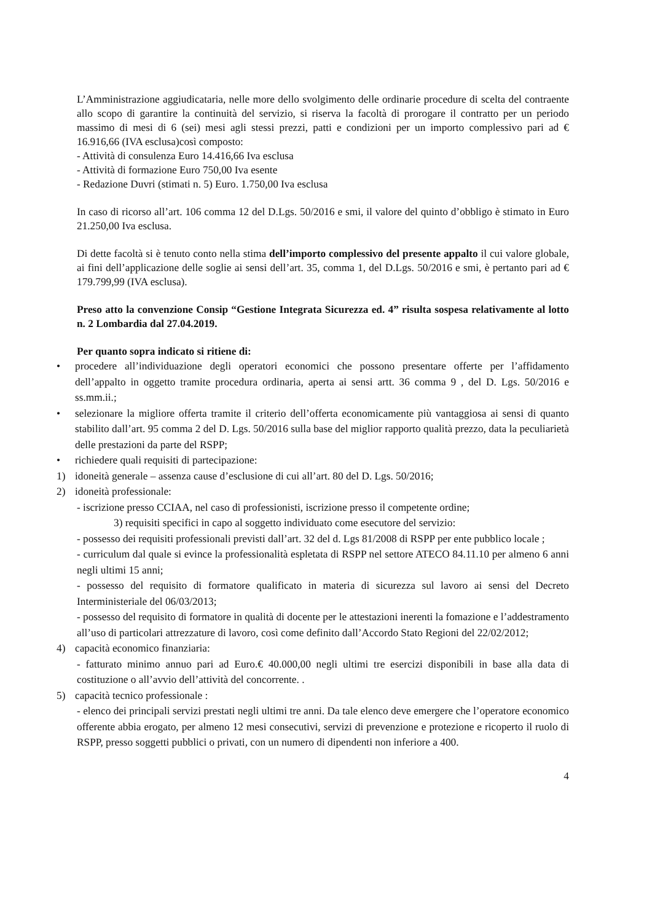L’Amministrazione aggiudicataria, nelle more dello svolgimento delle ordinarie procedure di scelta del contraente allo scopo di garantire la continuità del servizio, si riserva la facoltà di prorogare il contratto per un periodo massimo di mesi di 6 (sei) mesi agli stessi prezzi, patti e condizioni per un importo complessivo pari ad € 16.916,66 (IVA esclusa)così composto:
- Attività di consulenza Euro 14.416,66 Iva esclusa
- Attività di formazione Euro 750,00 Iva esente
- Redazione Duvri (stimati n. 5) Euro. 1.750,00 Iva esclusa
In caso di ricorso all’art. 106 comma 12 del D.Lgs. 50/2016 e smi, il valore del quinto d’obbligo è stimato in Euro 21.250,00 Iva esclusa.
Di dette facoltà si è tenuto conto nella stima dell’importo complessivo del presente appalto il cui valore globale, ai fini dell’applicazione delle soglie ai sensi dell’art. 35, comma 1, del D.Lgs. 50/2016 e smi, è pertanto pari ad € 179.799,99 (IVA esclusa).
Preso atto la convenzione Consip “Gestione Integrata Sicurezza ed. 4” risulta sospesa relativamente al lotto n. 2 Lombardia dal 27.04.2019.
Per quanto sopra indicato si ritiene di:
• procedere all’individuazione degli operatori economici che possono presentare offerte per l’affidamento dell’appalto in oggetto tramite procedura ordinaria, aperta ai sensi artt. 36 comma 9 , del D. Lgs. 50/2016 e ss.mm.ii.;
• selezionare la migliore offerta tramite il criterio dell’offerta economicamente più vantaggiosa ai sensi di quanto stabilito dall’art. 95 comma 2 del D. Lgs. 50/2016 sulla base del miglior rapporto qualità prezzo, data la peculiarietà delle prestazioni da parte del RSPP;
• richiedere quali requisiti di partecipazione:
1) idoneità generale – assenza cause d’esclusione di cui all’art. 80 del D. Lgs. 50/2016;
2) idoneità professionale:
- iscrizione presso CCIAA, nel caso di professionisti, iscrizione presso il competente ordine;
3) requisiti specifici in capo al soggetto individuato come esecutore del servizio:
- possesso dei requisiti professionali previsti dall’art. 32 del d. Lgs 81/2008 di RSPP per ente pubblico locale ;
- curriculum dal quale si evince la professionalità espletata di RSPP nel settore ATECO 84.11.10 per almeno 6 anni negli ultimi 15 anni;
- possesso del requisito di formatore qualificato in materia di sicurezza sul lavoro ai sensi del Decreto Interministeriale del 06/03/2013;
- possesso del requisito di formatore in qualità di docente per le attestazioni inerenti la fomazione e l’addestramento all’uso di particolari attrezzature di lavoro, così come definito dall’Accordo Stato Regioni del 22/02/2012;
4) capacità economico finanziaria:
- fatturato minimo annuo pari ad Euro.€ 40.000,00 negli ultimi tre esercizi disponibili in base alla data di costituzione o all’avvio dell’attività del concorrente. .
5) capacità tecnico professionale :
- elenco dei principali servizi prestati negli ultimi tre anni. Da tale elenco deve emergere che l’operatore economico offerente abbia erogato, per almeno 12 mesi consecutivi, servizi di prevenzione e protezione e ricoperto il ruolo di RSPP, presso soggetti pubblici o privati, con un numero di dipendenti non inferiore a 400.
4